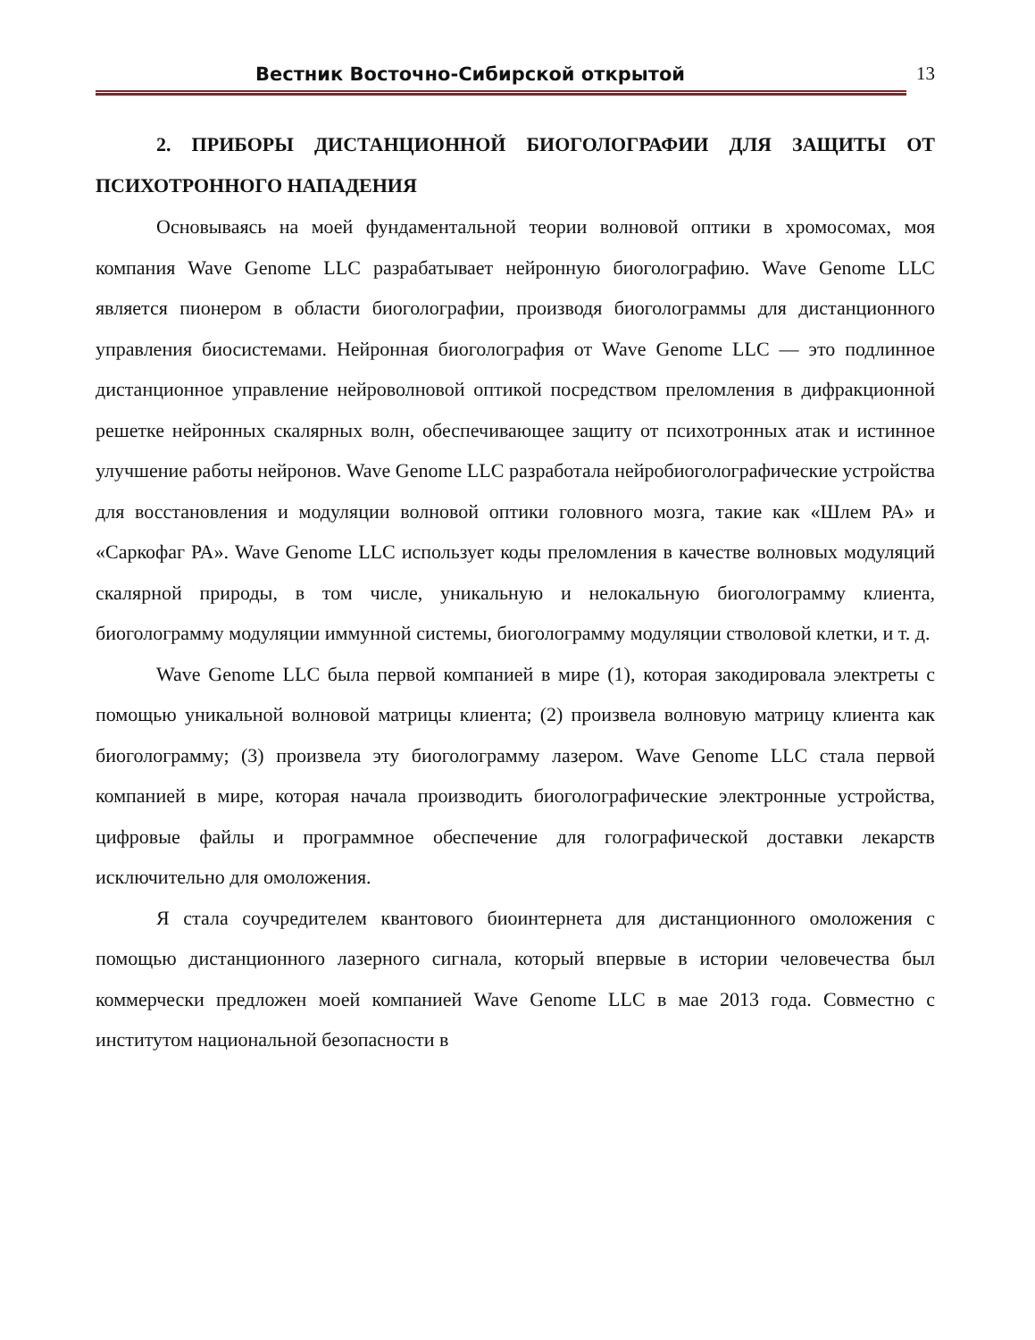Вестник Восточно-Сибирской открытой
13
2. ПРИБОРЫ ДИСТАНЦИОННОЙ БИОГОЛОГРАФИИ ДЛЯ ЗАЩИТЫ ОТ ПСИХОТРОННОГО НАПАДЕНИЯ
Основываясь на моей фундаментальной теории волновой оптики в хромосомах, моя компания Wave Genome LLC разрабатывает нейронную биоголографию. Wave Genome LLC является пионером в области биоголографии, производя биоголограммы для дистанционного управления биосистемами. Нейронная биоголография от Wave Genome LLC — это подлинное дистанционное управление нейроволновой оптикой посредством преломления в дифракционной решетке нейронных скалярных волн, обеспечивающее защиту от психотронных атак и истинное улучшение работы нейронов. Wave Genome LLC разработала нейробиоголографические устройства для восстановления и модуляции волновой оптики головного мозга, такие как «Шлем РА» и «Саркофаг РА». Wave Genome LLC использует коды преломления в качестве волновых модуляций скалярной природы, в том числе, уникальную и нелокальную биоголограмму клиента, биоголограмму модуляции иммунной системы, биоголограмму модуляции стволовой клетки, и т. д.
Wave Genome LLC была первой компанией в мире (1), которая закодировала электреты с помощью уникальной волновой матрицы клиента; (2) произвела волновую матрицу клиента как биоголограмму; (3) произвела эту биоголограмму лазером. Wave Genome LLC стала первой компанией в мире, которая начала производить биоголографические электронные устройства, цифровые файлы и программное обеспечение для голографической доставки лекарств исключительно для омоложения.
Я стала соучредителем квантового биоинтернета для дистанционного омоложения с помощью дистанционного лазерного сигнала, который впервые в истории человечества был коммерчески предложен моей компанией Wave Genome LLC в мае 2013 года. Совместно с институтом национальной безопасности в